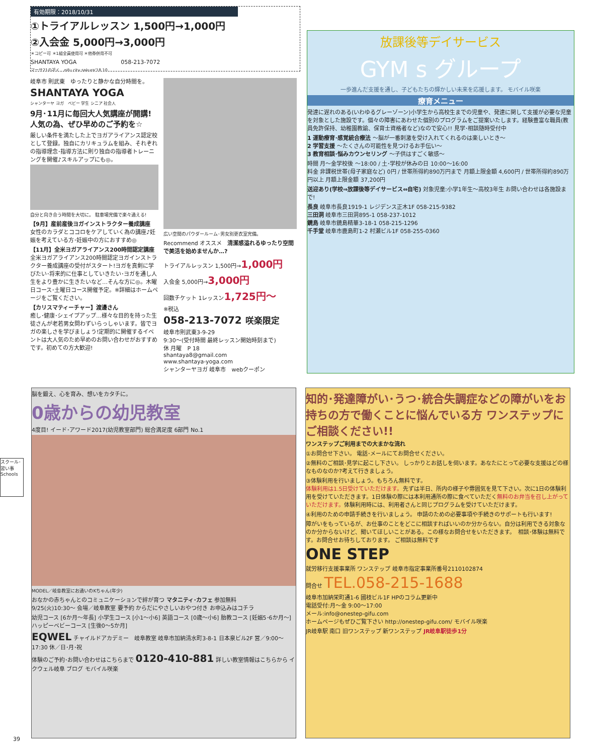有効期限：2018/10/31
①トライアルレッスン 1,500円→1,000円
②入会金 5,000円→3,000円
＊コピー可 ＊1組全員使用可 ＊他券併用不可
SHANTAYA YOGA　　　　　　　　058-213-7072
マーサ21の近く　gifu city sakura'18.10
岐阜市 則武東　ゆったりと静かな自分時間を。
SHANTAYA YOGA
シャンターヤ ヨガ　ベビー 学生 シニア 社会人
9月･11月に毎回大人気講座が開講!
人気の為、ぜひ早めのご予約を☆
厳しい条件を満たした上でヨガアライアンス認定校として登録。独自にカリキュラムを組み、それぞれの指導理念･指導方法に則り独自の指導者トレーニングを開催♪スキルアップにも◎。
自分と向き合う時間を大切に。 駐車場完備で楽々通える!
【9月】産前産後ヨガインストラクター養成講座
女性のカラダとココロをケアしていく為の講座♪妊娠を考えている方･妊娠中の方におすすめ◎
【11月】全米ヨガアライアンス200時間認定講座
全米ヨガアライアンス200時間認定ヨガインストラクター養成講座の受付がスタート!ヨガを真剣に学びたい･将来的に仕事としていきたい･ヨガを通し人生をより豊かに生きたいなど…そんな方に◎。木曜日コース･土曜日コース開催予定。※詳細はホームページをご覧ください。
【カリスマティーチャー】渡邊さん
癒し･健康･シェイプアップ…様々な目的を持った生徒さんが老若男女問わずいらっしゃいます。皆でヨガの楽しさを学びましょう!定期的に開催するイベントは大人気のため早めのお問い合わせがおすすめです。初めての方大歓迎!
広い空間のパウダールーム･男女別更衣室完備。
Recommend オススメ　清潔感溢れるゆったり空間で美活を始めませんか…?
トライアルレッスン 1,500円→1,000円
入会金 5,000円→3,000円
回数チケット 1レッスン1,725円〜
※税込
058-213-7072 咲楽限定
岐阜市則武東3-9-29
9:30〜(受付時間 最終レッスン開始時刻まで)
休 月曜　P 18
shantaya8@gmail.com
www.shantaya-yoga.com
シャンターヤヨガ 岐阜市　webクーポン
放課後等デイサービス
GYM s グループ
一歩進んだ支援を通し、子どもたちの輝かしい未来を応援します。 モバイル咲楽
療育メニュー
発達に遅れのある(いわゆるグレーゾーン)小学生から高校生までの児童や、発達に関して支援が必要な児童を対象とした施設です。個々の障害にあわせた個別のプログラムをご提案いたします。経験豊富な職員(教員免許保持、幼稚園教諭、保育士資格者など)なので安心!! 見学･相談随時受付中
1 運動療育･感覚統合療法 〜脳が一番刺激を受け入れてくれるのは楽しいとき〜
2 学習支援 〜たくさんの可能性を見つけるお手伝い〜
3 教育相談･悩みカウンセリング 〜子供はすごく敏感〜
時間 月〜金学校後 〜18:00 / 土･学校が休みの日 10:00〜16:00
料金 非課税世帯(母子家庭など) 0円 / 世帯所得約890万円まで 月額上限金額 4,600円 / 世帯所得約890万円以上 月額上限金額 37,200円
送迎あり(学校⇒放課後等デイサービス⇔自宅) 対象児童:小学1年生〜高校3年生 お問い合わせは各施設まで!
長良 岐阜市長良1919-1 レジデンス正木1F 058-215-9382
三田洞 岐阜市三田洞895-1 058-237-1012
鏡島 岐阜市鏡島精華3-18-1 058-215-1296
千手堂 岐阜市鹿島町1-2 村瀬ビル1F 058-255-0360
スクール･習い事 Schools
脳を鍛え、心を育み、想いをカタチに。
0歳からの幼児教室
4度目! イード･アワード2017(幼児教室部門) 総合満足度 6部門 No.1
MODEL／岐阜教室にお通いのKちゃん(年少)
おなかの赤ちゃんとのコミュニケーションで絆が育つ マタニティ･カフェ 参加無料
9/25(火)10:30〜 会場／岐阜教室 要予約 からだにやさしいおやつ付き お申込みはコチラ
幼児コース [6か月〜年長] 小学生コース [小1〜小6] 英語コース [0歳〜小6] 胎教コース [妊娠5･6か月〜] ハッピーベビーコース [生後0〜5か月]
EQWEL チャイルドアカデミー　岐阜教室 岐阜市加納清水町3-8-1 日本泉ビル2F 営／9:00〜17:30 休／日･月･祝
体験のご予約･お問い合わせはこちらまで 0120-410-881 詳しい教室情報はこちらから イクウェル岐阜 ブログ モバイル咲楽
知的･発達障がい･うつ･統合失調症などの障がいをお持ちの方で働くことに悩んでいる方 ワンステップにご相談ください!!
ワンステップご利用までの大まかな流れ
①お問合せ下さい。 電話･メールにてお問合せください。
②無料のご相談･見学に起こし下さい。 しっかりとお話しを伺います。あなたにとって必要な支援はどの様なものなのか?考えて行きましょう。
③体験利用を行いましょう。もちろん無料です。
体験利用は1.5日受けていただけます。先ずは半日、所内の様子や雰囲気を見て下さい。次に1日の体験利用を受けていただきます。1日体験の際には本利用通所の際に食べていただく無料のお弁当を召し上がっていただけます。体験利用時には、利用者さんと同じプログラムを受けていただけます。
④利用のための申請手続きを行いましょう。 申請のための必要事項や手続きのサポートも行います!
障がいをもっているが、お仕事のことをどこに相談すればいいのか分からない。自分は利用できる対象なのか分からないけど、聞いてほしいことがある。この様なお問合せをいただきます。　相談･体験は無料です。お問合せお待ちしております。 ご相談は無料です
ONE STEP
就労移行支援事業所 ワンステップ 岐阜市指定事業所番号2110102874
問合せ TEL.058-215-1688
岐阜市加納栄町通1-6 國枝ビル1F HPのコラム更新中
電話受付:月〜金 9:00〜17:00
メール:info@onestep-gifu.com
ホームページもぜひご覧下さい http://onestep-gifu.com/ モバイル咲楽
JR岐阜駅 南口 旧ワンステップ 新ワンステップ JR岐阜駅徒歩1分
39